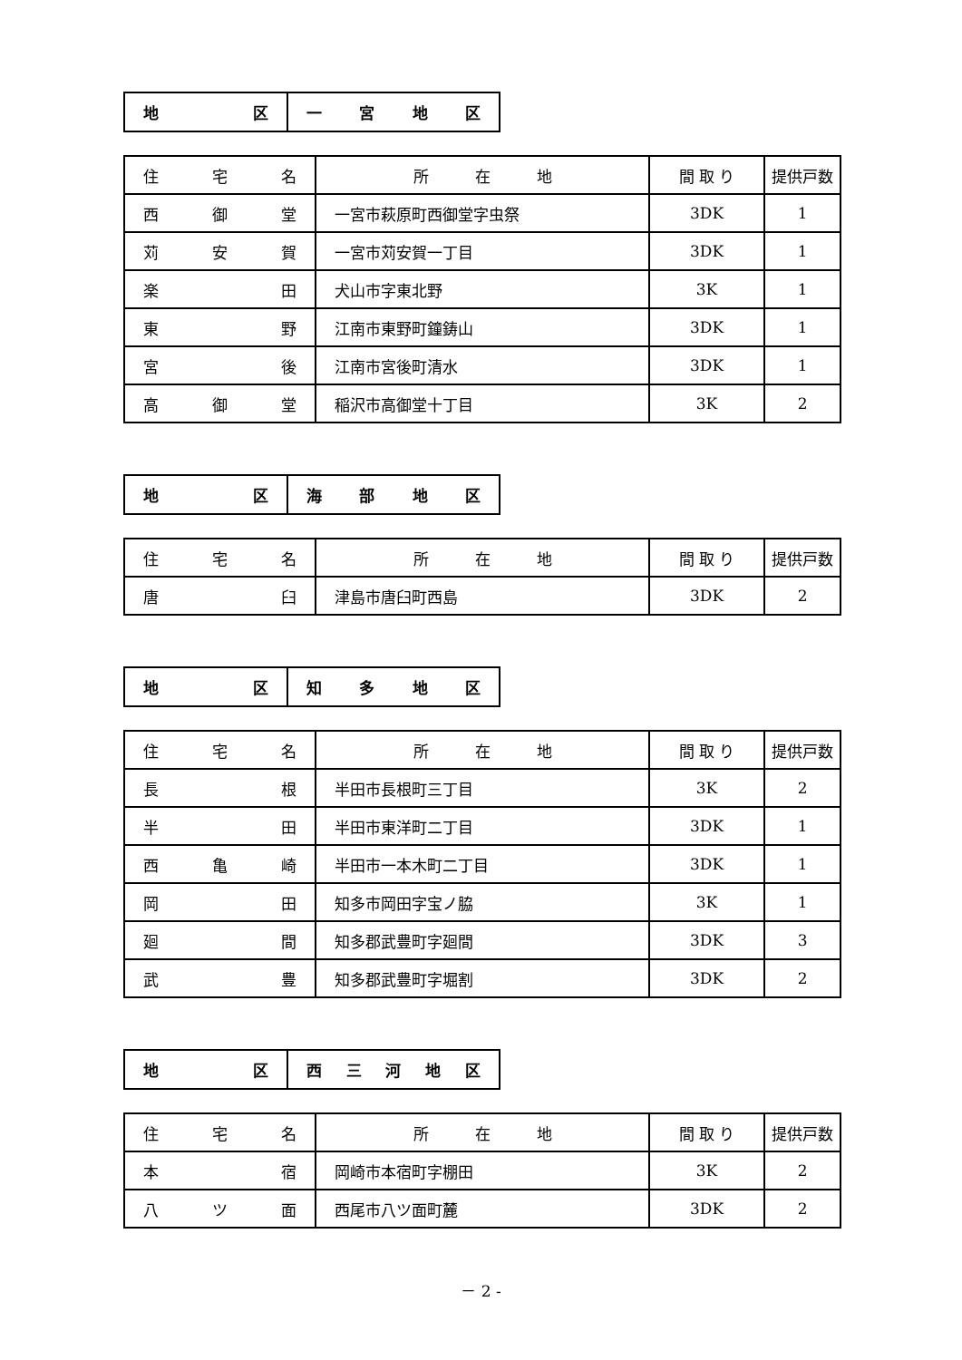| 地 区 | 一 宮 地 区 |
| 住 宅 名 | 所 在 地 | 間 取 り | 提供戸数 |
| --- | --- | --- | --- |
| 西 御 堂 | 一宮市萩原町西御堂字虫祭 | 3DK | 1 |
| 苅 安 賀 | 一宮市苅安賀一丁目 | 3DK | 1 |
| 楽 田 | 犬山市字東北野 | 3K | 1 |
| 東 野 | 江南市東野町鐘鋳山 | 3DK | 1 |
| 宮 後 | 江南市宮後町清水 | 3DK | 1 |
| 高 御 堂 | 稲沢市高御堂十丁目 | 3K | 2 |
| 地 区 | 海 部 地 区 |
| 住 宅 名 | 所 在 地 | 間 取 り | 提供戸数 |
| --- | --- | --- | --- |
| 唐 臼 | 津島市唐臼町西島 | 3DK | 2 |
| 地 区 | 知 多 地 区 |
| 住 宅 名 | 所 在 地 | 間 取 り | 提供戸数 |
| --- | --- | --- | --- |
| 長 根 | 半田市長根町三丁目 | 3K | 2 |
| 半 田 | 半田市東洋町二丁目 | 3DK | 1 |
| 西 亀 崎 | 半田市一本木町二丁目 | 3DK | 1 |
| 岡 田 | 知多市岡田字宝ノ脇 | 3K | 1 |
| 廻 間 | 知多郡武豊町字廻間 | 3DK | 3 |
| 武 豊 | 知多郡武豊町字堀割 | 3DK | 2 |
| 地 区 | 西 三 河 地 区 |
| 住 宅 名 | 所 在 地 | 間 取 り | 提供戸数 |
| --- | --- | --- | --- |
| 本 宿 | 岡崎市本宿町字棚田 | 3K | 2 |
| 八 ツ 面 | 西尾市八ツ面町麓 | 3DK | 2 |
－ 2 -